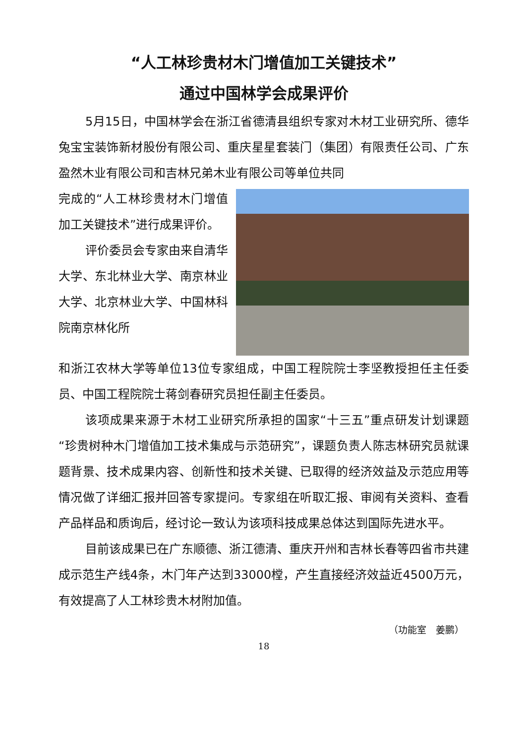“人工林珍贵材木门增值加工关键技术”
通过中国林学会成果评价
5月15日，中国林学会在浙江省德清县组织专家对木材工业研究所、德华兔宝宝装饰新材股份有限公司、重庆星星套装门（集团）有限责任公司、广东盈然木业有限公司和吉林兄弟木业有限公司等单位共同
完成的“人工林珍贵材木门增值加工关键技术”进行成果评价。
评价委员会专家由来自清华大学、东北林业大学、南京林业大学、北京林业大学、中国林科院南京林化所
和浙江农林大学等单位13位专家组成，中国工程院院士李坚教授担任主任委员、中国工程院院士蒋剑春研究员担任副主任委员。
该项成果来源于木材工业研究所承担的国家“十三五”重点研发计划课题“珍贵树种木门增值加工技术集成与示范研究”，课题负责人陈志林研究员就课题背景、技术成果内容、创新性和技术关键、已取得的经济效益及示范应用等情况做了详细汇报并回答专家提问。专家组在听取汇报、审阅有关资料、查看产品样品和质询后，经讨论一致认为该项科技成果总体达到国际先进水平。
目前该成果已在广东顺德、浙江德清、重庆开州和吉林长春等四省市共建成示范生产线4条，木门年产达到33000樘，产生直接经济效益近4500万元，有效提高了人工林珍贵木材附加值。
（功能室　姜鹏）
18